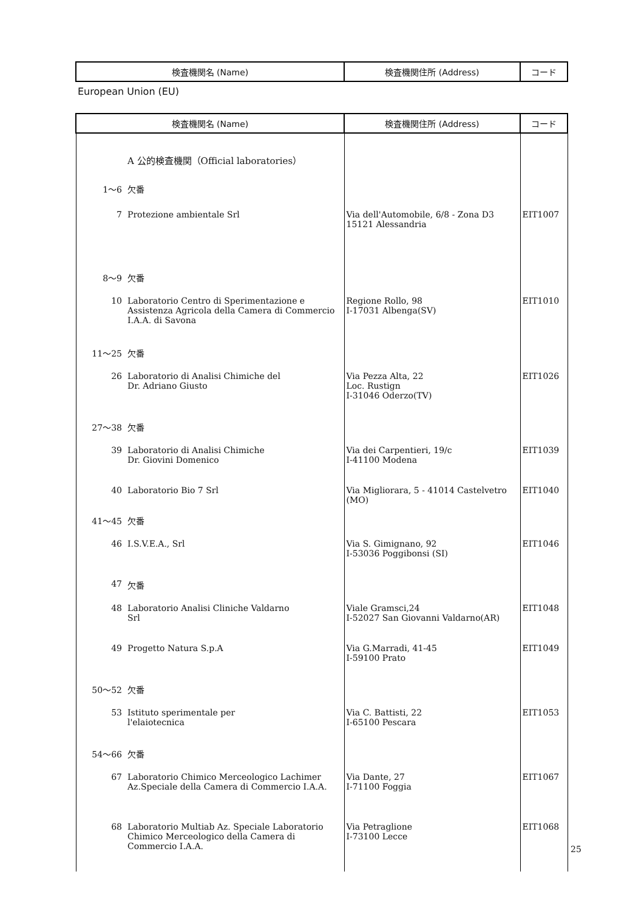| 検査機関名 (Name) | 検査機関住所 (Address) | コード |
| --- | --- | --- |
European Union (EU)
| 検査機関名 (Name) | | 検査機関住所 (Address) | コード |
| --- | --- | --- | --- |
| | A 公的検査機関（Official laboratories） | | |
| 1～6 | 欠番 | | |
| 7 | Protezione ambientale Srl | Via dell'Automobile, 6/8 - Zona D3 15121 Alessandria | EIT1007 |
| 8～9 | 欠番 | | |
| 10 | Laboratorio Centro di Sperimentazione e Assistenza Agricola della Camera di Commercio I.A.A. di Savona | Regione Rollo, 98 I-17031 Albenga(SV) | EIT1010 |
| 11～25 | 欠番 | | |
| 26 | Laboratorio di Analisi Chimiche del Dr. Adriano Giusto | Via Pezza Alta, 22 Loc. Rustign I-31046 Oderzo(TV) | EIT1026 |
| 27～38 | 欠番 | | |
| 39 | Laboratorio di Analisi Chimiche Dr. Giovini Domenico | Via dei Carpentieri, 19/c I-41100 Modena | EIT1039 |
| 40 | Laboratorio Bio 7 Srl | Via Migliorara, 5 - 41014 Castelvetro (MO) | EIT1040 |
| 41～45 | 欠番 | | |
| 46 | I.S.V.E.A., Srl | Via S. Gimignano, 92 I-53036 Poggibonsi (SI) | EIT1046 |
| 47 | 欠番 | | |
| 48 | Laboratorio Analisi Cliniche Valdarno Srl | Viale Gramsci,24 I-52027 San Giovanni Valdarno(AR) | EIT1048 |
| 49 | Progetto Natura S.p.A | Via G.Marradi, 41-45 I-59100 Prato | EIT1049 |
| 50～52 | 欠番 | | |
| 53 | Istituto sperimentale per l'elaiotecnica | Via C. Battisti, 22 I-65100 Pescara | EIT1053 |
| 54～66 | 欠番 | | |
| 67 | Laboratorio Chimico Merceologico Lachimer Az.Speciale della Camera di Commercio I.A.A. | Via Dante, 27 I-71100 Foggia | EIT1067 |
| 68 | Laboratorio Multiab Az. Speciale Laboratorio Chimico Merceologico della Camera di Commercio I.A.A. | Via Petraglione I-73100 Lecce | EIT1068 |
25